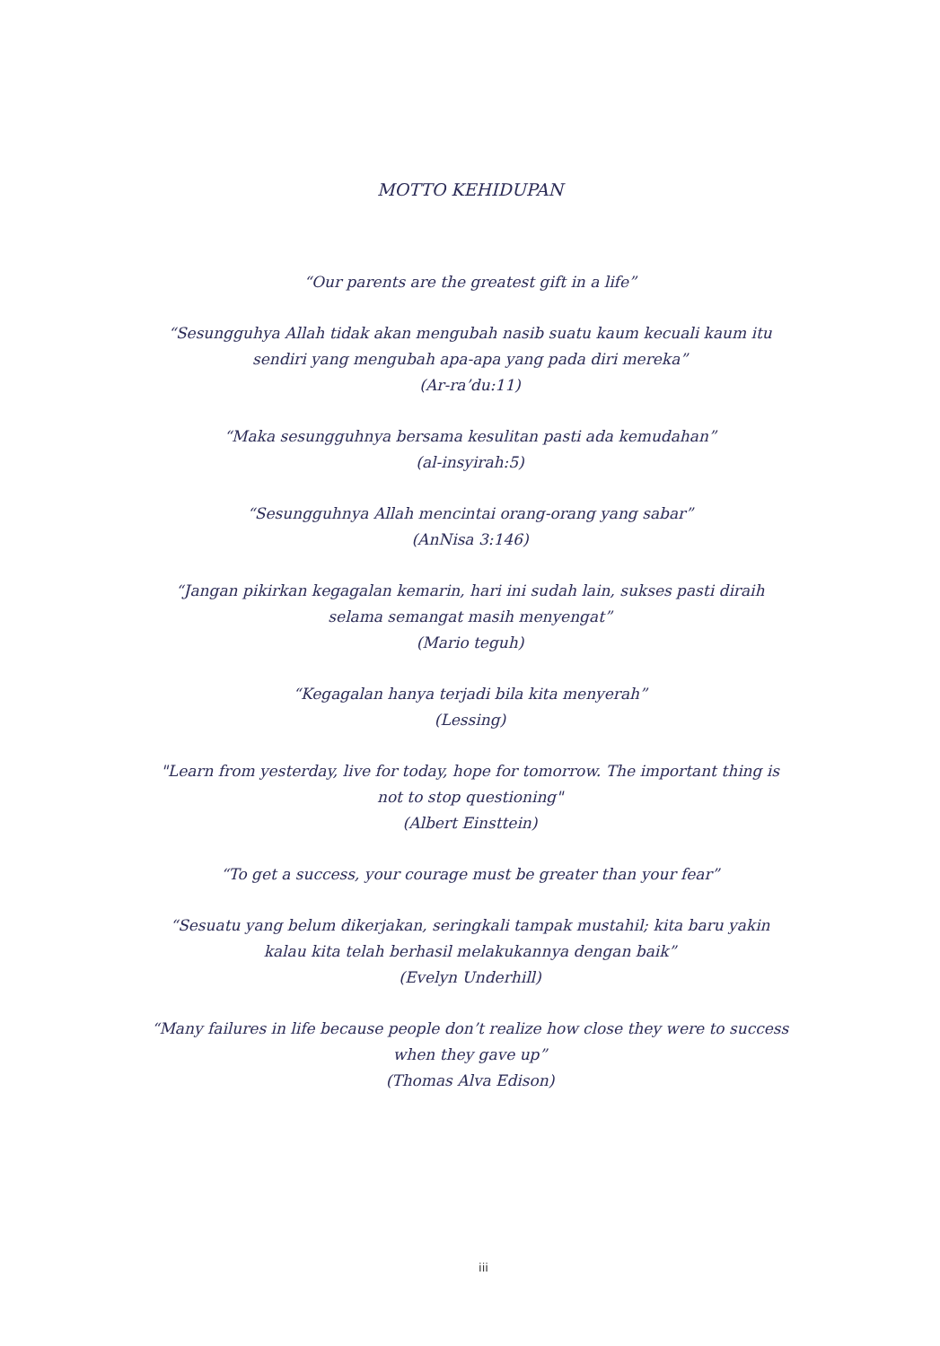MOTTO KEHIDUPAN
“Our parents are the greatest gift in a life”
“Sesungguhya Allah tidak akan mengubah nasib suatu kaum kecuali kaum itu sendiri yang mengubah apa-apa yang pada diri mereka”
(Ar-ra’du:11)
“Maka sesungguhnya bersama kesulitan pasti ada kemudahan”
(al-insyirah:5)
“Sesungguhnya Allah mencintai orang-orang yang sabar”
(AnNisa 3:146)
“Jangan pikirkan kegagalan kemarin, hari ini sudah lain, sukses pasti diraih selama semangat masih menyengat”
(Mario teguh)
“Kegagalan hanya terjadi bila kita menyerah”
(Lessing)
"Learn from yesterday, live for today, hope for tomorrow. The important thing is not to stop questioning"
(Albert Einsttein)
“To get a success, your courage must be greater than your fear”
“Sesuatu yang belum dikerjakan, seringkali tampak mustahil; kita baru yakin kalau kita telah berhasil melakukannya dengan baik”
(Evelyn Underhill)
“Many failures in life because people don’t realize how close they were to success when they gave up”
(Thomas Alva Edison)
iii